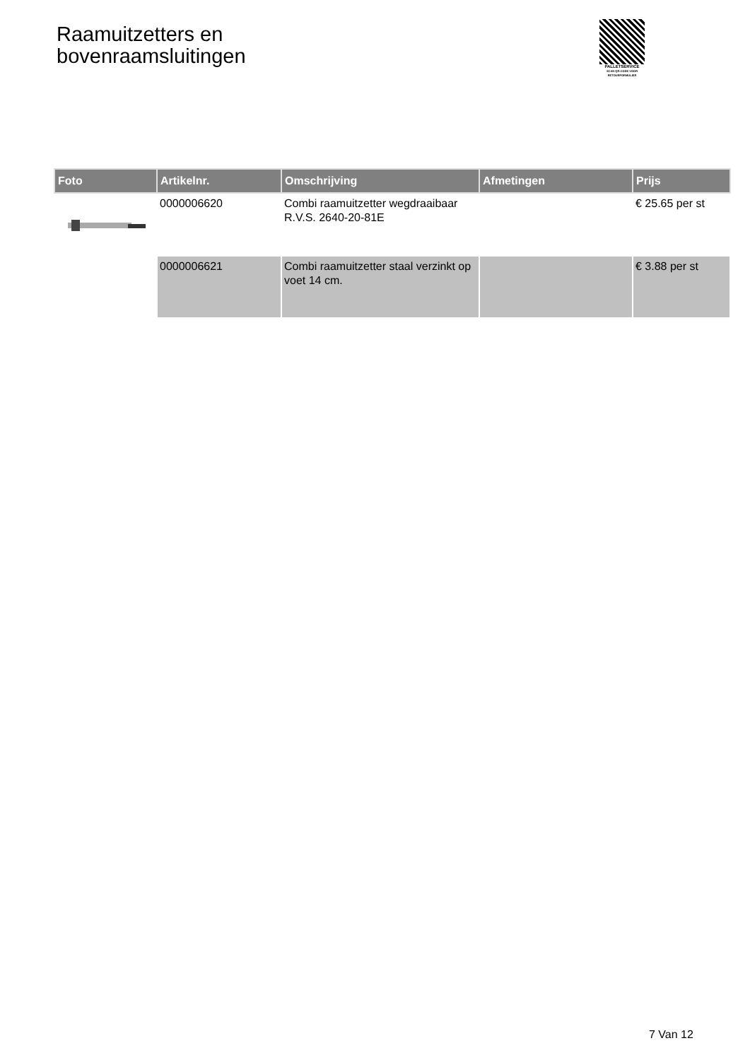Raamuitzetters en
bovenraamsluitingen
PALLETSERVICE
SCAN QR-CODE VOOR RETOURFORMULIER
| Foto | Artikelnr. | Omschrijving | Afmetingen | Prijs |
| --- | --- | --- | --- | --- |
| | 0000006620 | Combi raamuitzetter wegdraaibaar R.V.S. 2640-20-81E | | € 25.65 per st |
| | 0000006621 | Combi raamuitzetter staal verzinkt op voet 14 cm. | | € 3.88 per st |
7 Van 12